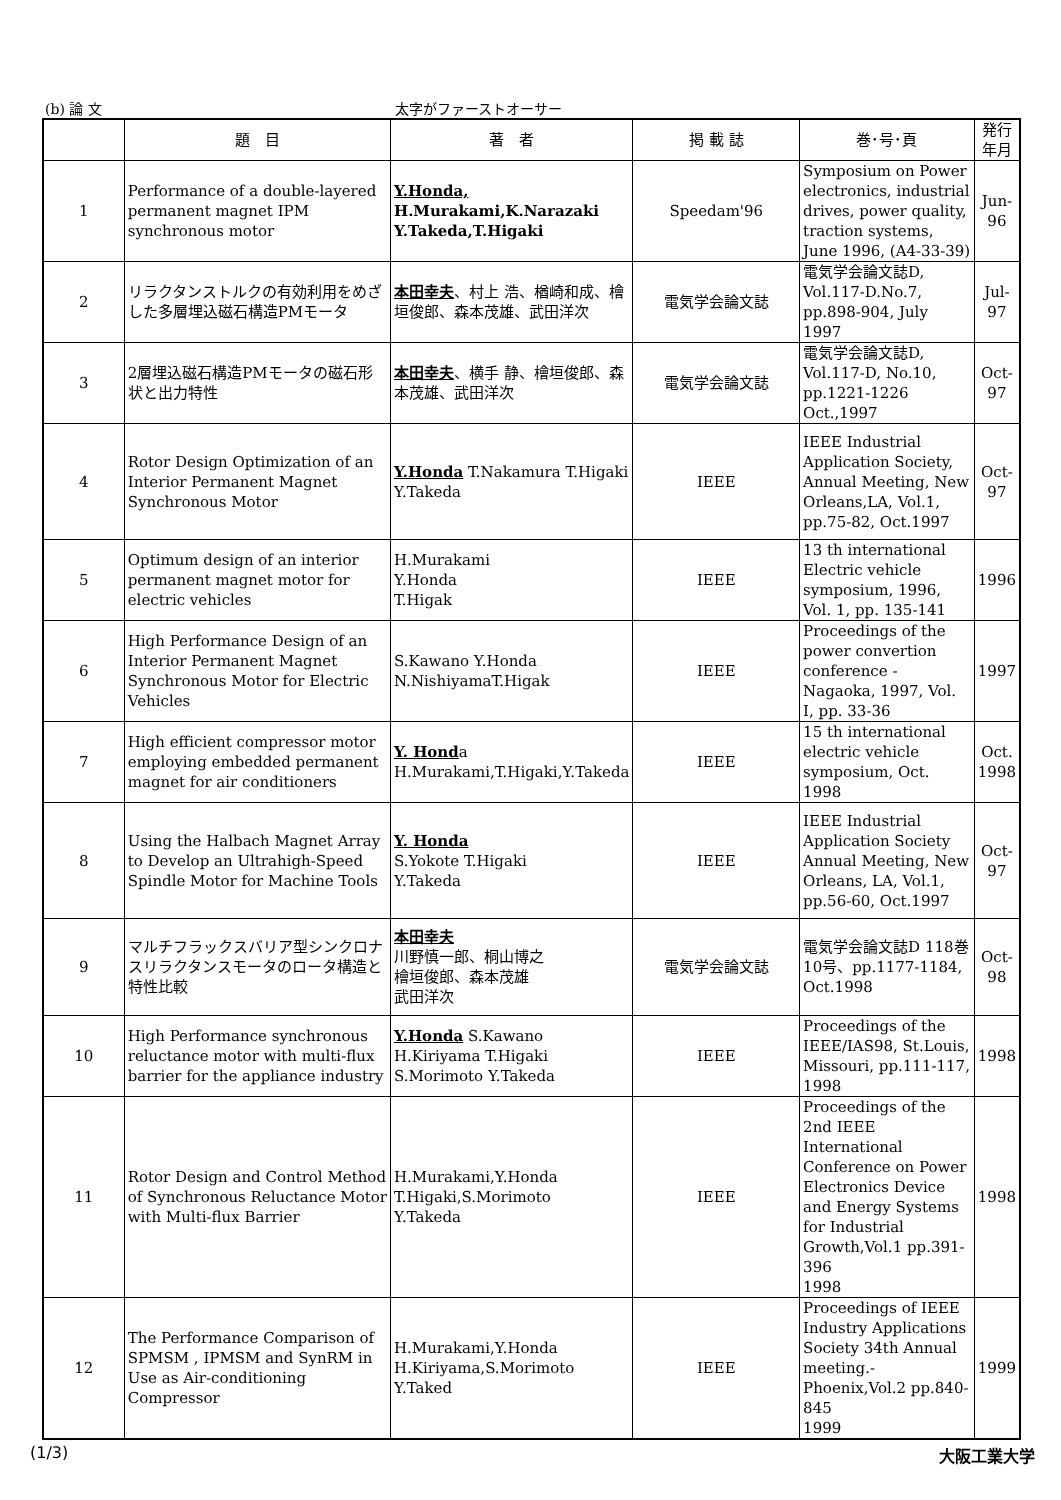(b) 論 文 太字がファーストオーサー
| | 題 目 | 著 者 | 掲 載 誌 | 巻･号･頁 | 発行年月 |
| --- | --- | --- | --- | --- | --- |
| 1 | Performance of a double-layered permanent magnet IPM synchronous motor | Y.Honda, H.Murakami,K.Narazaki Y.Takeda,T.Higaki | Speedam'96 | Symposium on Power electronics, industrial drives, power quality, traction systems, June 1996, (A4-33-39) | Jun-96 |
| 2 | リラクタンストルクの有効利用をめざした多層埋込磁石構造PMモータ | 本田幸夫 、村上 浩、楢崎和成、檜垣俊郎、森本茂雄、武田洋次 | 電気学会論文誌 | 電気学会論文誌D, Vol.117-D.No.7, pp.898-904, July 1997 | Jul-97 |
| 3 | 2層埋込磁石構造PMモータの磁石形状と出力特性 | 本田幸夫 、横手 静、檜垣俊郎、森本茂雄、武田洋次 | 電気学会論文誌 | 電気学会論文誌D, Vol.117-D, No.10, pp.1221-1226 Oct.,1997 | Oct-97 |
| 4 | Rotor Design Optimization of an Interior Permanent Magnet Synchronous Motor | Y.Honda T.Nakamura T.Higaki Y.Takeda | IEEE | IEEE Industrial Application Society, Annual Meeting, New Orleans,LA, Vol.1, pp.75-82, Oct.1997 | Oct-97 |
| 5 | Optimum design of an interior permanent magnet motor for electric vehicles | H.Murakami Y.Honda T.Higak | IEEE | 13 th international Electric vehicle symposium, 1996, Vol. 1, pp. 135-141 | 1996 |
| 6 | High Performance Design of an Interior Permanent Magnet Synchronous Motor for Electric Vehicles | S.Kawano Y.Honda N.NishiyamaT.Higak | IEEE | Proceedings of the power convertion conference - Nagaoka, 1997, Vol. I, pp. 33-36 | 1997 |
| 7 | High efficient compressor motor employing embedded permanent magnet for air conditioners | Y. Hond a H.Murakami,T.Higaki,Y.Takeda | IEEE | 15 th international electric vehicle symposium, Oct. 1998 | Oct. 1998 |
| 8 | Using the Halbach Magnet Array to Develop an Ultrahigh-Speed Spindle Motor for Machine Tools | Y. Honda S.Yokote T.Higaki Y.Takeda | IEEE | IEEE Industrial Application Society Annual Meeting, New Orleans, LA, Vol.1, pp.56-60, Oct.1997 | Oct-97 |
| 9 | マルチフラックスバリア型シンクロナスリラクタンスモータのロータ構造と特性比較 | 本田幸夫 川野慎一郎、桐山博之 檜垣俊郎、森本茂雄 武田洋次 | 電気学会論文誌 | 電気学会論文誌D 118巻10号、pp.1177-1184, Oct.1998 | Oct-98 |
| 10 | High Performance synchronous reluctance motor with multi-flux barrier for the appliance industry | Y.Honda S.Kawano H.Kiriyama T.Higaki S.Morimoto Y.Takeda | IEEE | Proceedings of the IEEE/IAS98, St.Louis, Missouri, pp.111-117, 1998 | 1998 |
| 11 | Rotor Design and Control Method of Synchronous Reluctance Motor with Multi-flux Barrier | H.Murakami,Y.Honda T.Higaki,S.Morimoto Y.Takeda | IEEE | Proceedings of the 2nd IEEE International Conference on Power Electronics Device and Energy Systems for Industrial Growth,Vol.1 pp.391-396 1998 | 1998 |
| 12 | The Performance Comparison of SPMSM , IPMSM and SynRM in Use as Air-conditioning Compressor | H.Murakami,Y.Honda H.Kiriyama,S.Morimoto Y.Taked | IEEE | Proceedings of IEEE Industry Applications Society 34th Annual meeting.-Phoenix,Vol.2 pp.840-845 1999 | 1999 |
(1/3) 大阪工業大学